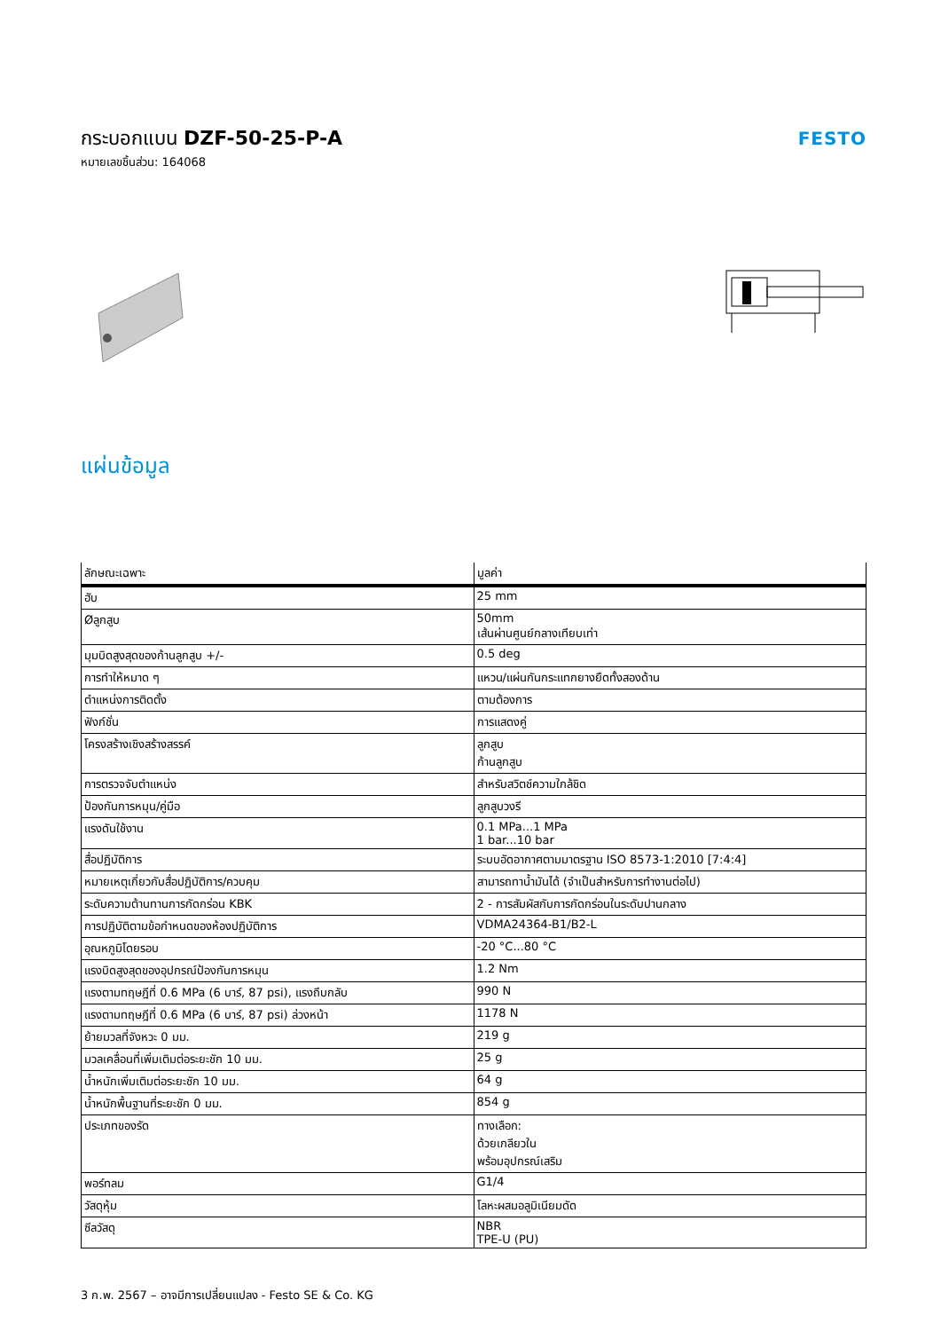กระบอกแบน DZF-50-25-P-A
หมายเลขชิ้นส่วน: 164068
FESTO
แผ่นข้อมูล
| ลักษณะเฉพาะ | มูลค่า |
| --- | --- |
| ฮับ | 25 mm |
| Øลูกสูบ | 50mm เส้นผ่านศูนย์กลางเทียบเท่า |
| มุมบิดสูงสุดของก้านลูกสูบ +/- | 0.5 deg |
| การทำให้หมาด ๆ | แหวน/แผ่นกันกระแทกยางยืดทั้งสองด้าน |
| ตำแหน่งการติดตั้ง | ตามต้องการ |
| ฟังก์ชั่น | การแสดงคู่ |
| โครงสร้างเชิงสร้างสรรค์ | ลูกสูบ ก้านลูกสูบ |
| การตรวจจับตำแหน่ง | สำหรับสวิตช์ความใกล้ชิด |
| ป้องกันการหมุน/คู่มือ | ลูกสูบวงรี |
| แรงดันใช้งาน | 0.1 MPa...1 MPa 1 bar...10 bar |
| สื่อปฏิบัติการ | ระบบอัดอากาศตามมาตรฐาน ISO 8573-1:2010 [7:4:4] |
| หมายเหตุเกี่ยวกับสื่อปฏิบัติการ/ควบคุม | สามารถทาน้ำมันได้ (จำเป็นสำหรับการทำงานต่อไป) |
| ระดับความต้านทานการกัดกร่อน KBK | 2 - การสัมผัสกับการกัดกร่อนในระดับปานกลาง |
| การปฏิบัติตามข้อกำหนดของห้องปฏิบัติการ | VDMA24364-B1/B2-L |
| อุณหภูมิโดยรอบ | -20 °C...80 °C |
| แรงบิดสูงสุดของอุปกรณ์ป้องกันการหมุน | 1.2 Nm |
| แรงตามทฤษฎีที่ 0.6 MPa (6 บาร์, 87 psi), แรงถึบกลับ | 990 N |
| แรงตามทฤษฎีที่ 0.6 MPa (6 บาร์, 87 psi) ล่วงหน้า | 1178 N |
| ย้ายมวลที่จังหวะ 0 มม. | 219 g |
| มวลเคลื่อนที่เพิ่มเติมต่อระยะชัก 10 มม. | 25 g |
| น้ำหนักเพิ่มเติมต่อระยะชัก 10 มม. | 64 g |
| น้ำหนักพื้นฐานที่ระยะชัก 0 มม. | 854 g |
| ประเภทของรัด | ทางเลือก: ด้วยเกลียวใน พร้อมอุปกรณ์เสริม |
| พอร์ทลม | G1/4 |
| วัสดุหุ้ม | โลหะผสมอลูมิเนียมดัด |
| ซีลวัสดุ | NBR TPE-U (PU) |
3 ก.พ. 2567 – อาจมีการเปลี่ยนแปลง - Festo SE & Co. KG